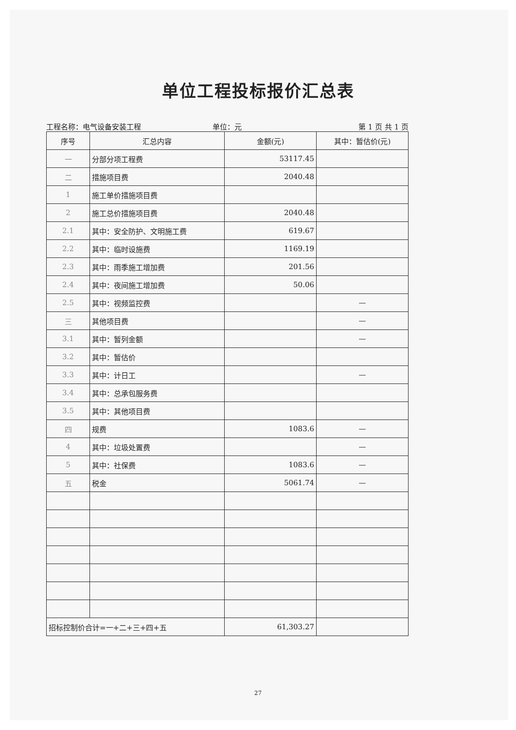单位工程投标报价汇总表
工程名称：电气设备安装工程 单位：元 第 1 页 共 1 页
| 序号 | 汇总内容 | 金额(元) | 其中：暂估价(元) |
| --- | --- | --- | --- |
| 一 | 分部分项工程费 | 53117.45 | |
| 二 | 措施项目费 | 2040.48 | |
| 1 | 施工单价措施项目费 | | |
| 2 | 施工总价措施项目费 | 2040.48 | |
| 2.1 | 其中：安全防护、文明施工费 | 619.67 | |
| 2.2 | 其中：临时设施费 | 1169.19 | |
| 2.3 | 其中：雨季施工增加费 | 201.56 | |
| 2.4 | 其中：夜间施工增加费 | 50.06 | |
| 2.5 | 其中：视频监控费 | | — |
| 三 | 其他项目费 | | — |
| 3.1 | 其中：暂列金额 | | — |
| 3.2 | 其中：暂估价 | | |
| 3.3 | 其中：计日工 | | — |
| 3.4 | 其中：总承包服务费 | | |
| 3.5 | 其中：其他项目费 | | |
| 四 | 规费 | 1083.6 | — |
| 4 | 其中：垃圾处置费 | | — |
| 5 | 其中：社保费 | 1083.6 | — |
| 五 | 税金 | 5061.74 | — |
| 招标控制价合计=一+二+三+四+五 | | 61,303.27 | |
27